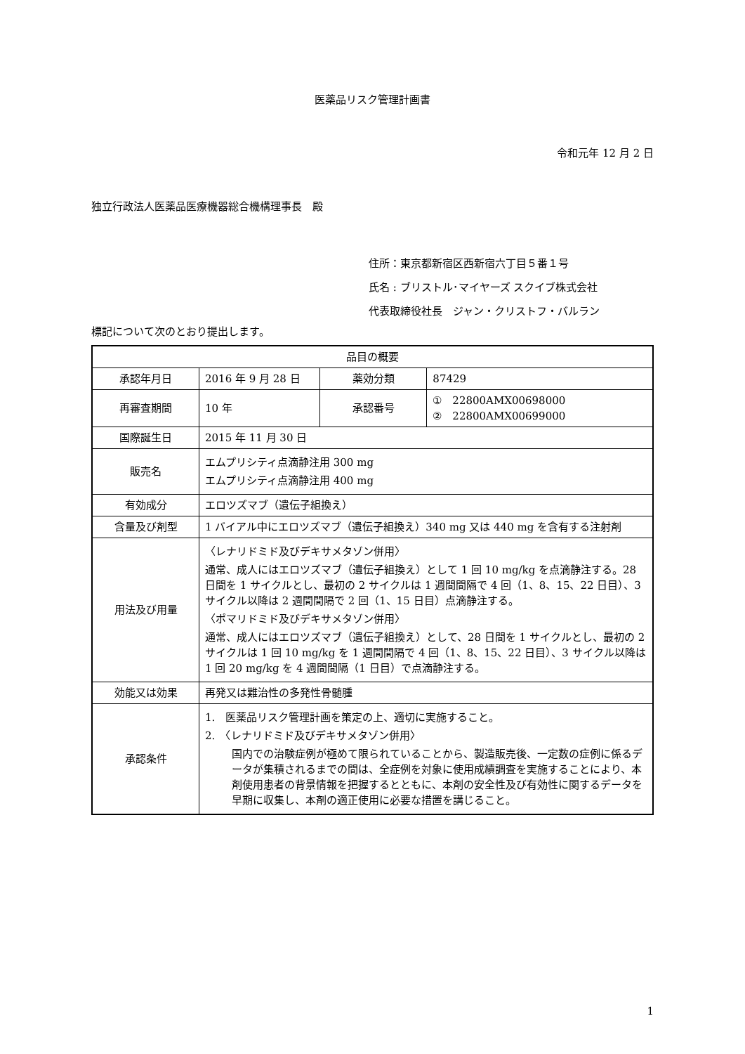医薬品リスク管理計画書
令和元年 12 月 2 日
独立行政法人医薬品医療機器総合機構理事長　殿
住所：東京都新宿区西新宿六丁目５番１号
氏名 : ブリストル･マイヤーズ スクイブ株式会社
代表取締役社長　ジャン・クリストフ・バルラン
標記について次のとおり提出します。
| 品目の概要 | | | |
| 承認年月日 | 2016 年 9 月 28 日 | 薬効分類 | 87429 |
| 再審査期間 | 10 年 | 承認番号 | ① 22800AMX00698000 ② 22800AMX00699000 |
| 国際誕生日 | 2015 年 11 月 30 日 | | |
| 販売名 | エムプリシティ点滴静注用 300 mg エムプリシティ点滴静注用 400 mg | | |
| 有効成分 | エロツズマブ（遺伝子組換え） | | |
| 含量及び剤型 | 1 バイアル中にエロツズマブ（遺伝子組換え）340 mg 又は 440 mg を含有する注射剤 | | |
| 用法及び用量 | 〈レナリドミド及びデキサメタゾン併用〉 通常、成人にはエロツズマブ（遺伝子組換え）として 1 回 10 mg/kg を点滴静注する。28 日間を 1 サイクルとし、最初の 2 サイクルは 1 週間間隔で 4 回（1、8、15、22 日目）、3 サイクル以降は 2 週間間隔で 2 回（1、15 日目）点滴静注する。 〈ポマリドミド及びデキサメタゾン併用〉 通常、成人にはエロツズマブ（遺伝子組換え）として、28 日間を 1 サイクルとし、最初の 2 サイクルは 1 回 10 mg/kg を 1 週間間隔で 4 回（1、8、15、22 日目）、3 サイクル以降は 1 回 20 mg/kg を 4 週間間隔（1 日目）で点滴静注する。 | | |
| 効能又は効果 | 再発又は難治性の多発性骨髄腫 | | |
| 承認条件 | 1. 医薬品リスク管理計画を策定の上、適切に実施すること。 2. 〈レナリドミド及びデキサメタゾン併用〉 国内での治験症例が極めて限られていることから、製造販売後、一定数の症例に係るデータが集積されるまでの間は、全症例を対象に使用成績調査を実施することにより、本剤使用患者の背景情報を把握するとともに、本剤の安全性及び有効性に関するデータを早期に収集し、本剤の適正使用に必要な措置を講じること。 | | |
1